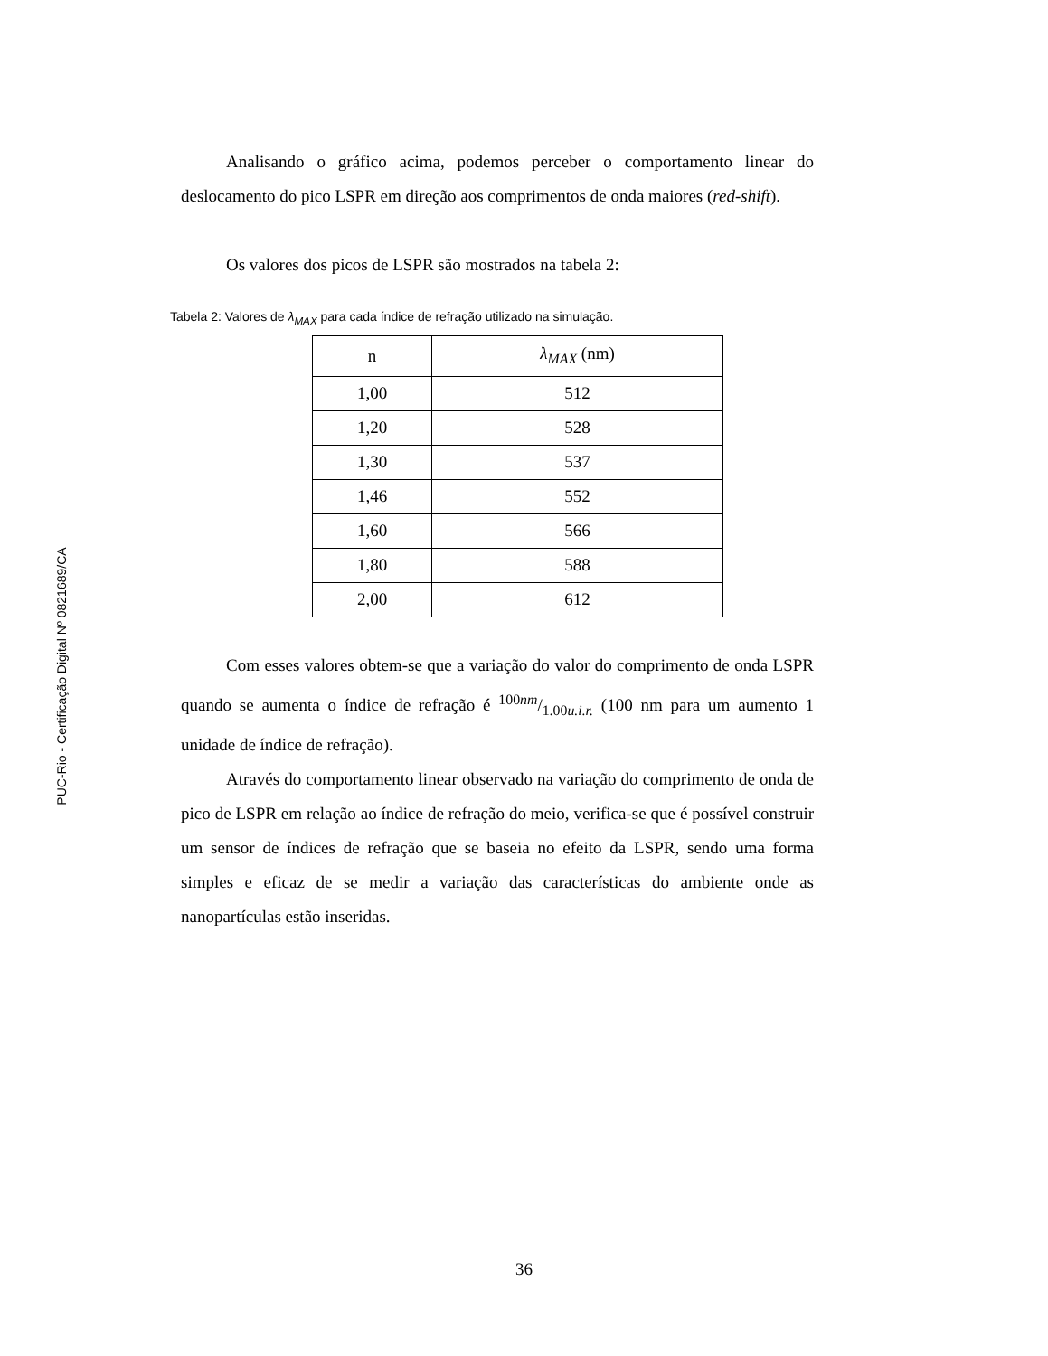PUC-Rio - Certificação Digital Nº 0821689/CA
Analisando o gráfico acima, podemos perceber o comportamento linear do deslocamento do pico LSPR em direção aos comprimentos de onda maiores (red-shift).
Os valores dos picos de LSPR são mostrados na tabela 2:
Tabela 2: Valores de λ<sub>MAX</sub> para cada índice de refração utilizado na simulação.
| n | λ<sub>MAX</sub> (nm) |
| --- | --- |
| 1,00 | 512 |
| 1,20 | 528 |
| 1,30 | 537 |
| 1,46 | 552 |
| 1,60 | 566 |
| 1,80 | 588 |
| 2,00 | 612 |
Com esses valores obtem-se que a variação do valor do comprimento de onda LSPR quando se aumenta o índice de refração é 100nm/1.00u.i.r. (100 nm para um aumento 1 unidade de índice de refração).
Através do comportamento linear observado na variação do comprimento de onda de pico de LSPR em relação ao índice de refração do meio, verifica-se que é possível construir um sensor de índices de refração que se baseia no efeito da LSPR, sendo uma forma simples e eficaz de se medir a variação das características do ambiente onde as nanopartículas estão inseridas.
36